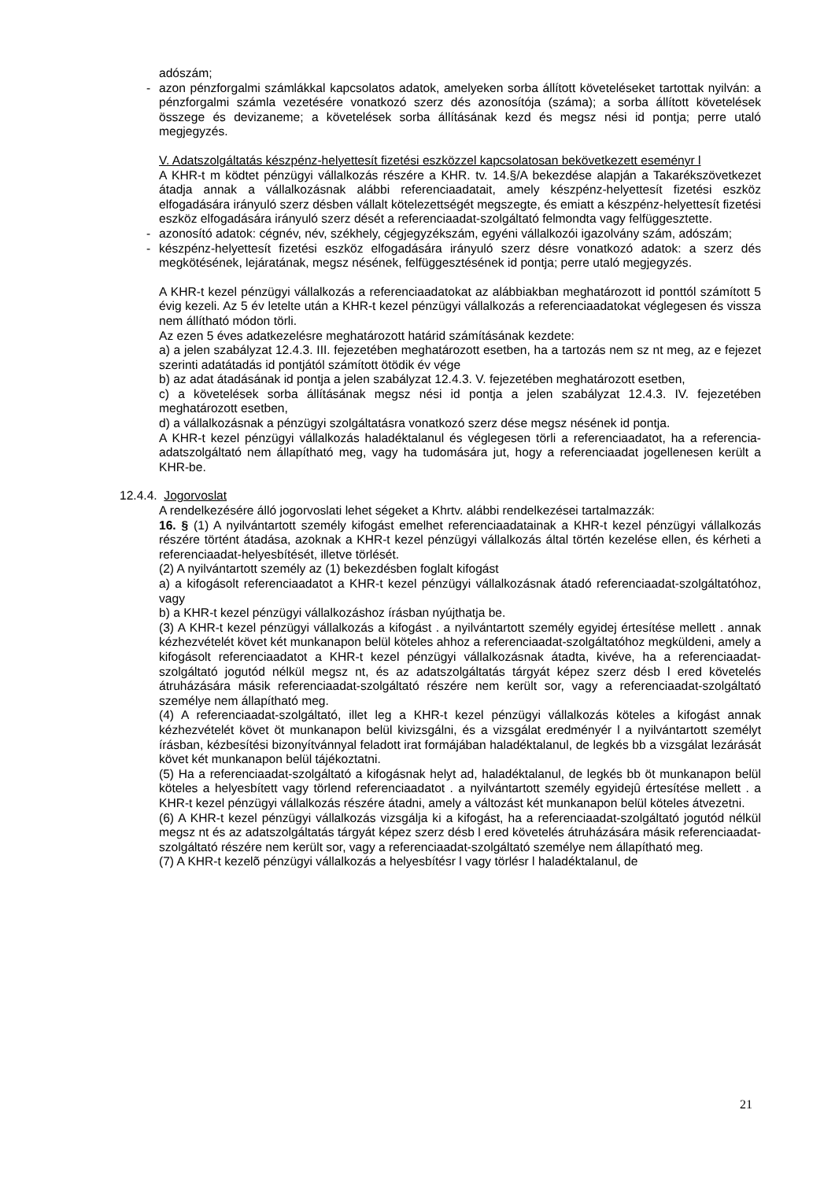adószám;
- azon pénzforgalmi számlákkal kapcsolatos adatok, amelyeken sorba állított követeléseket tartottak nyilván: a pénzforgalmi számla vezetésére vonatkozó szerz dés azonosítója (száma); a sorba állított követelések összege és devizaneme; a követelések sorba állításának kezd és megsz nési id pontja; perre utaló megjegyzés.
V. Adatszolgáltatás készpénz-helyettesít fizetési eszközzel kapcsolatosan bekövetkezett eseményr l
A KHR-t m ködtet pénzügyi vállalkozás részére a KHR. tv. 14.§/A bekezdése alapján a Takarékszövetkezet átadja annak a vállalkozásnak alábbi referenciaadatait, amely készpénz-helyettesít fizetési eszköz elfogadására irányuló szerz désben vállalt kötelezettségét megszegte, és emiatt a készpénz-helyettesít fizetési eszköz elfogadására irányuló szerz dését a referenciaadat-szolgáltató felmondta vagy felfüggesztette.
- azonosító adatok: cégnév, név, székhely, cégjegyzékszám, egyéni vállalkozói igazolvány szám, adószám;
- készpénz-helyettesít fizetési eszköz elfogadására irányuló szerz désre vonatkozó adatok: a szerz dés megkötésének, lejáratának, megsz nésének, felfüggesztésének id pontja; perre utaló megjegyzés.
A KHR-t kezel pénzügyi vállalkozás a referenciaadatokat az alábbiakban meghatározott id ponttól számított 5 évig kezeli. Az 5 év letelte után a KHR-t kezel pénzügyi vállalkozás a referenciaadatokat véglegesen és vissza nem állítható módon törli.
Az ezen 5 éves adatkezelésre meghatározott határid számításának kezdete:
a) a jelen szabályzat 12.4.3. III. fejezetében meghatározott esetben, ha a tartozás nem sz nt meg, az e fejezet szerinti adatátadás id pontjától számított ötödik év vége
b) az adat átadásának id pontja a jelen szabályzat 12.4.3. V. fejezetében meghatározott esetben,
c) a követelések sorba állításának megsz nési id pontja a jelen szabályzat 12.4.3. IV. fejezetében meghatározott esetben,
d) a vállalkozásnak a pénzügyi szolgáltatásra vonatkozó szerz dése megsz nésének id pontja.
A KHR-t kezel pénzügyi vállalkozás haladéktalanul és véglegesen törli a referenciaadatot, ha a referencia-adatszolgáltató nem állapítható meg, vagy ha tudomására jut, hogy a referenciaadat jogellenesen került a KHR-be.
12.4.4. Jogorvoslat
A rendelkezésére álló jogorvoslati lehet ségeket a Khrtv. alábbi rendelkezései tartalmazzák:
16. § (1) A nyilvántartott személy kifogást emelhet referenciaadatainak a KHR-t kezel pénzügyi vállalkozás részére történt átadása, azoknak a KHR-t kezel pénzügyi vállalkozás által történ kezelése ellen, és kérheti a referenciaadat-helyesbítését, illetve törlését.
(2) A nyilvántartott személy az (1) bekezdésben foglalt kifogást
a) a kifogásolt referenciaadatot a KHR-t kezel pénzügyi vállalkozásnak átadó referenciaadat-szolgáltatóhoz, vagy
b) a KHR-t kezel pénzügyi vállalkozáshoz írásban nyújthatja be.
(3) A KHR-t kezel pénzügyi vállalkozás a kifogást . a nyilvántartott személy egyidej értesítése mellett . annak kézhezvételét követ két munkanapon belül köteles ahhoz a referenciaadat-szolgáltatóhoz megküldeni, amely a kifogásolt referenciaadatot a KHR-t kezel pénzügyi vállalkozásnak átadta, kivéve, ha a referenciaadat-szolgáltató jogutód nélkül megsz nt, és az adatszolgáltatás tárgyát képez szerz désb l ered követelés átruházására másik referenciaadat-szolgáltató részére nem került sor, vagy a referenciaadat-szolgáltató személye nem állapítható meg.
(4) A referenciaadat-szolgáltató, illet leg a KHR-t kezel pénzügyi vállalkozás köteles a kifogást annak kézhezvételét követ öt munkanapon belül kivizsgálni, és a vizsgálat eredményér l a nyilvántartott személyt írásban, kézbesítési bizonyítvánnyal feladott irat formájában haladéktalanul, de legkés bb a vizsgálat lezárását követ két munkanapon belül tájékoztatni.
(5) Ha a referenciaadat-szolgáltató a kifogásnak helyt ad, haladéktalanul, de legkés bb öt munkanapon belül köteles a helyesbített vagy törlend referenciaadatot . a nyilvántartott személy egyidejû értesítése mellett . a KHR-t kezel pénzügyi vállalkozás részére átadni, amely a változást két munkanapon belül köteles átvezetni.
(6) A KHR-t kezel pénzügyi vállalkozás vizsgálja ki a kifogást, ha a referenciaadat-szolgáltató jogutód nélkül megsz nt és az adatszolgáltatás tárgyát képez szerz désb l ered követelés átruházására másik referenciaadat-szolgáltató részére nem került sor, vagy a referenciaadat-szolgáltató személye nem állapítható meg.
(7) A KHR-t kezelõ pénzügyi vállalkozás a helyesbítésr l vagy törlésr l haladéktalanul, de
21